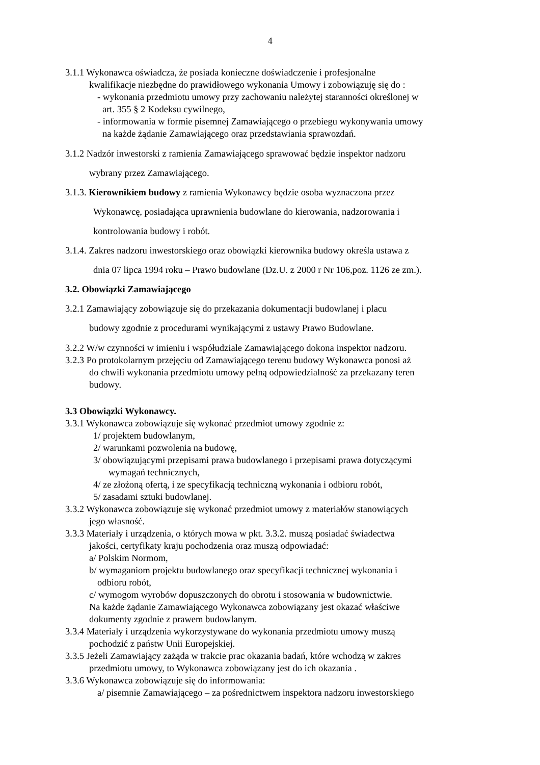4
3.1.1 Wykonawca oświadcza, że posiada konieczne doświadczenie i profesjonalne
kwalifikacje niezbędne do prawidłowego wykonania Umowy i zobowiązuję się do :
- wykonania przedmiotu umowy przy zachowaniu należytej staranności określonej w
art. 355 § 2 Kodeksu cywilnego,
- informowania w formie pisemnej Zamawiającego o przebiegu wykonywania umowy
na każde żądanie Zamawiającego oraz przedstawiania sprawozdań.
3.1.2 Nadzór inwestorski z ramienia Zamawiającego sprawować będzie inspektor nadzoru
wybrany przez Zamawiającego.
3.1.3. Kierownikiem budowy z ramienia Wykonawcy będzie osoba wyznaczona przez
Wykonawcę, posiadająca uprawnienia budowlane do kierowania, nadzorowania i
kontrolowania budowy i robót.
3.1.4. Zakres nadzoru inwestorskiego oraz obowiązki kierownika budowy określa ustawa z
dnia 07 lipca 1994 roku – Prawo budowlane (Dz.U. z 2000 r Nr 106,poz. 1126 ze zm.).
3.2. Obowiązki Zamawiającego
3.2.1 Zamawiający zobowiązuje się do przekazania dokumentacji budowlanej i placu
budowy zgodnie z procedurami wynikającymi z ustawy Prawo Budowlane.
3.2.2 W/w czynności w imieniu i współudziale Zamawiającego dokona inspektor nadzoru.
3.2.3 Po protokolarnym przejęciu od Zamawiającego terenu budowy Wykonawca ponosi aż
do chwili wykonania przedmiotu umowy pełną odpowiedzialność za przekazany teren
budowy.
3.3 Obowiązki Wykonawcy.
3.3.1 Wykonawca zobowiązuje się wykonać przedmiot umowy zgodnie z:
1/ projektem budowlanym,
2/ warunkami pozwolenia na budowę,
3/ obowiązującymi przepisami prawa budowlanego i przepisami prawa dotyczącymi
wymagań technicznych,
4/ ze złożoną ofertą, i ze specyfikacją techniczną wykonania i odbioru robót,
5/ zasadami sztuki budowlanej.
3.3.2 Wykonawca zobowiązuje się wykonać przedmiot umowy z materiałów stanowiących
jego własność.
3.3.3 Materiały i urządzenia, o których mowa w pkt. 3.3.2. muszą posiadać świadectwa
jakości, certyfikaty kraju pochodzenia oraz muszą odpowiadać:
a/ Polskim Normom,
b/ wymaganiom projektu budowlanego oraz specyfikacji technicznej wykonania i
odbioru robót,
c/ wymogom wyrobów dopuszczonych do obrotu i stosowania w budownictwie.
Na każde żądanie Zamawiającego Wykonawca zobowiązany jest okazać właściwe
dokumenty zgodnie z prawem budowlanym.
3.3.4 Materiały i urządzenia wykorzystywane do wykonania przedmiotu umowy muszą
pochodzić z państw Unii Europejskiej.
3.3.5 Jeżeli Zamawiający zażąda w trakcie prac okazania badań, które wchodzą w zakres
przedmiotu umowy, to Wykonawca zobowiązany jest do ich okazania .
3.3.6 Wykonawca zobowiązuje się do informowania:
a/ pisemnie Zamawiającego – za pośrednictwem inspektora nadzoru inwestorskiego